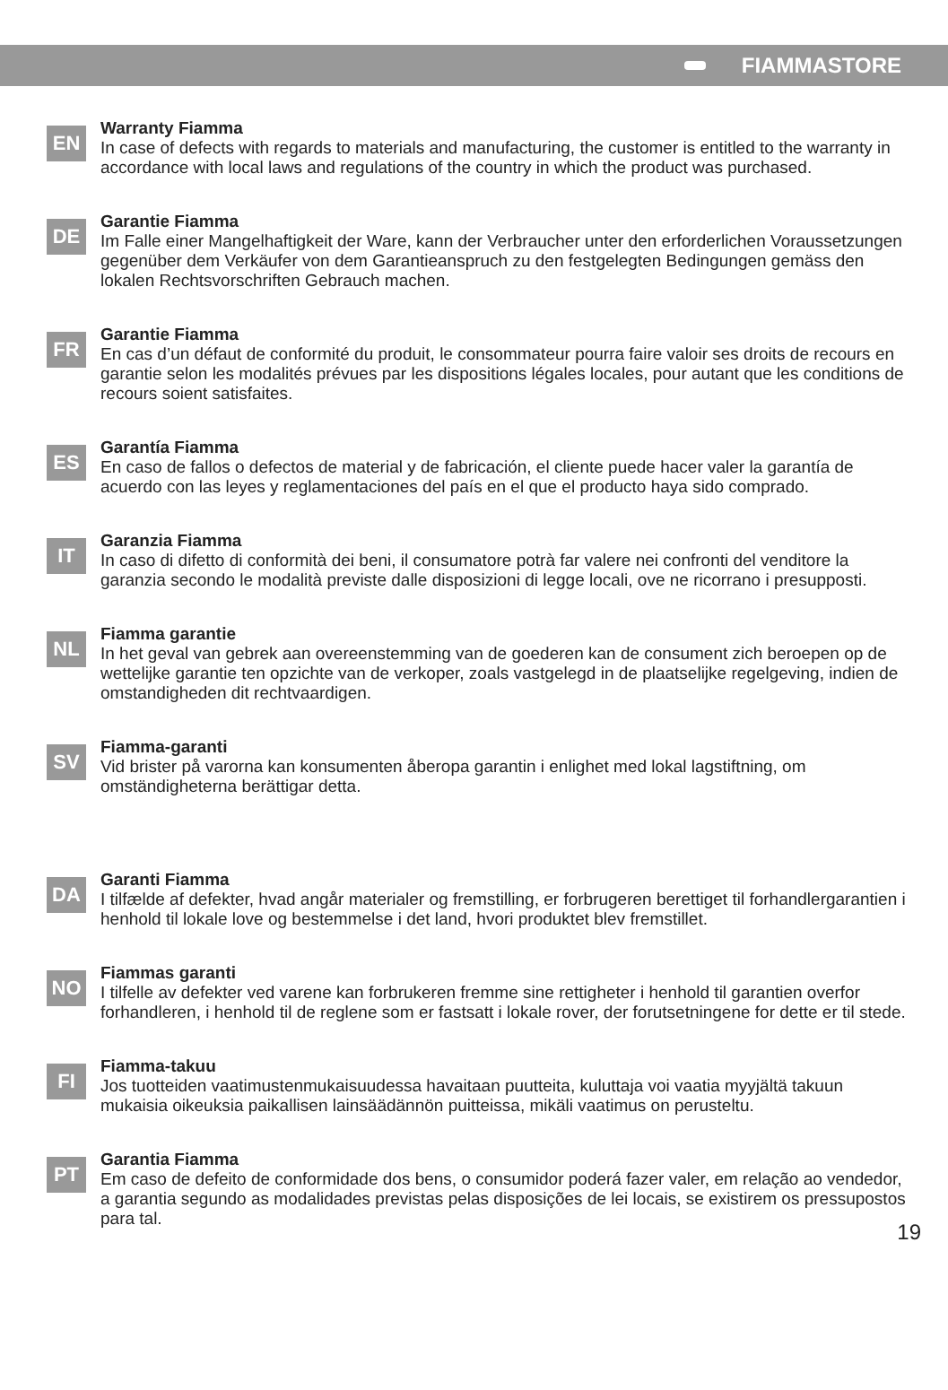FIAMMASTORE
EN
Warranty Fiamma
In case of defects with regards to materials and manufacturing, the customer is entitled to the warranty in accordance with local laws and regulations of the country in which the product was purchased.
DE
Garantie Fiamma
Im Falle einer Mangelhaftigkeit der Ware, kann der Verbraucher unter den erforderlichen Voraussetzungen gegenüber dem Verkäufer von dem Garantieanspruch zu den festgelegten Bedingungen gemäss den lokalen Rechtsvorschriften Gebrauch machen.
FR
Garantie Fiamma
En cas d’un défaut de conformité du produit, le consommateur pourra faire valoir ses droits de recours en garantie selon les modalités prévues par les dispositions légales locales, pour autant que les conditions de recours soient satisfaites.
ES
Garantía Fiamma
En caso de fallos o defectos de material y de fabricación, el cliente puede hacer valer la garantía de acuerdo con las leyes y reglamentaciones del país en el que el producto haya sido comprado.
IT
Garanzia Fiamma
In caso di difetto di conformità dei beni, il consumatore potrà far valere nei confronti del venditore la garanzia secondo le modalità previste dalle disposizioni di legge locali, ove ne ricorrano i presupposti.
NL
Fiamma garantie
In het geval van gebrek aan overeenstemming van de goederen kan de consument zich beroepen op de wettelijke garantie ten opzichte van de verkoper, zoals vastgelegd in de plaatselijke regelgeving, indien de omstandigheden dit rechtvaardigen.
SV
Fiamma-garanti
Vid brister på varorna kan konsumenten åberopa garantin i enlighet med lokal lagstiftning, om omständigheterna berättigar detta.
DA
Garanti Fiamma
I tilfælde af defekter, hvad angår materialer og fremstilling, er forbrugeren berettiget til forhandlergarantien i henhold til lokale love og bestemmelse i det land, hvori produktet blev fremstillet.
NO
Fiammas garanti
I tilfelle av defekter ved varene kan forbrukeren fremme sine rettigheter i henhold til garantien overfor forhandleren, i henhold til de reglene som er fastsatt i lokale rover, der forutsetningene for dette er til stede.
FI
Fiamma-takuu
Jos tuotteiden vaatimustenmukaisuudessa havaitaan puutteita, kuluttaja voi vaatia myyjältä takuun mukaisia oikeuksia paikallisen lainsäädännön puitteissa, mikäli vaatimus on perusteltu.
PT
Garantia Fiamma
Em caso de defeito de conformidade dos bens, o consumidor poderá fazer valer, em relação ao vendedor, a garantia segundo as modalidades previstas pelas disposições de lei locais, se existirem os pressupostos para tal.
19